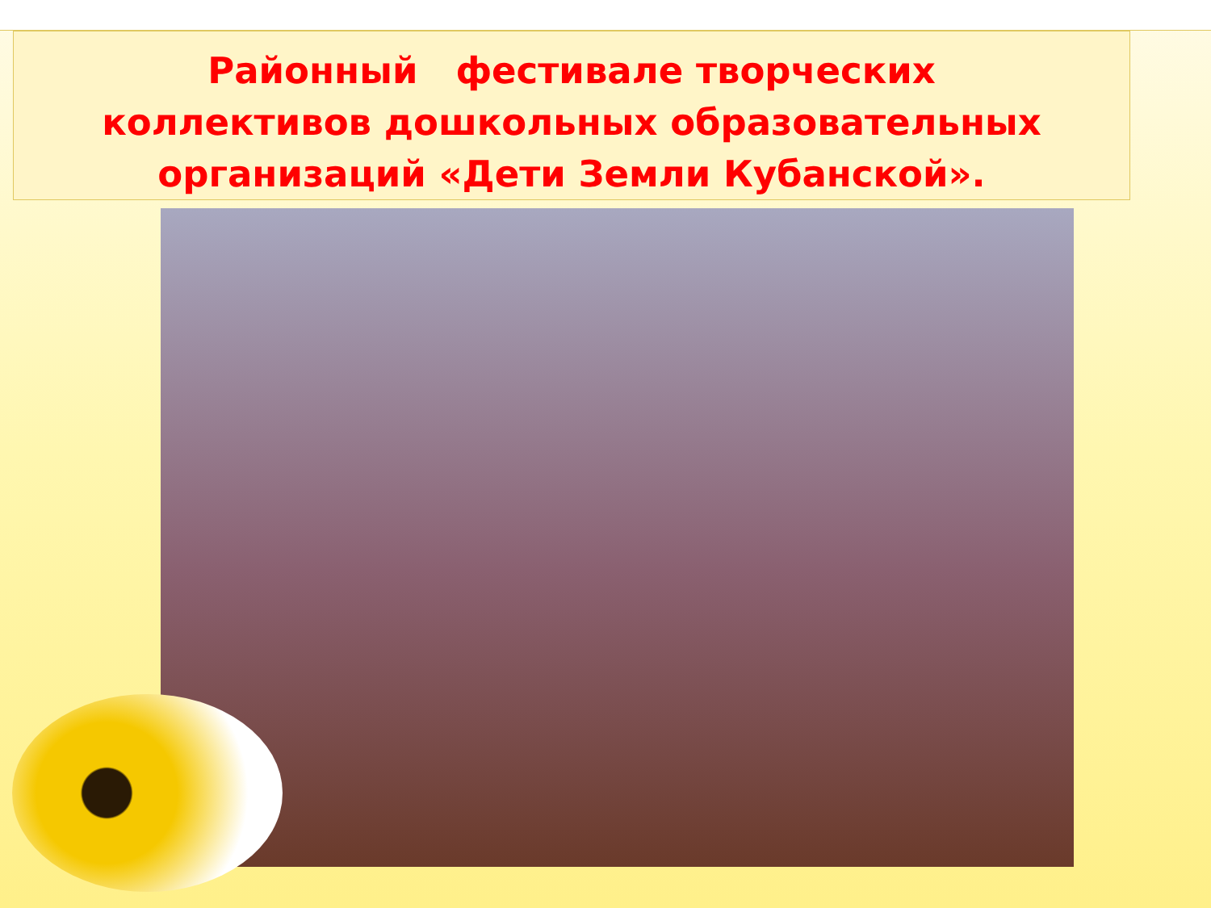Районный фестивале творческих
коллективов дошкольных образовательных
организаций «Дети Земли Кубанской».